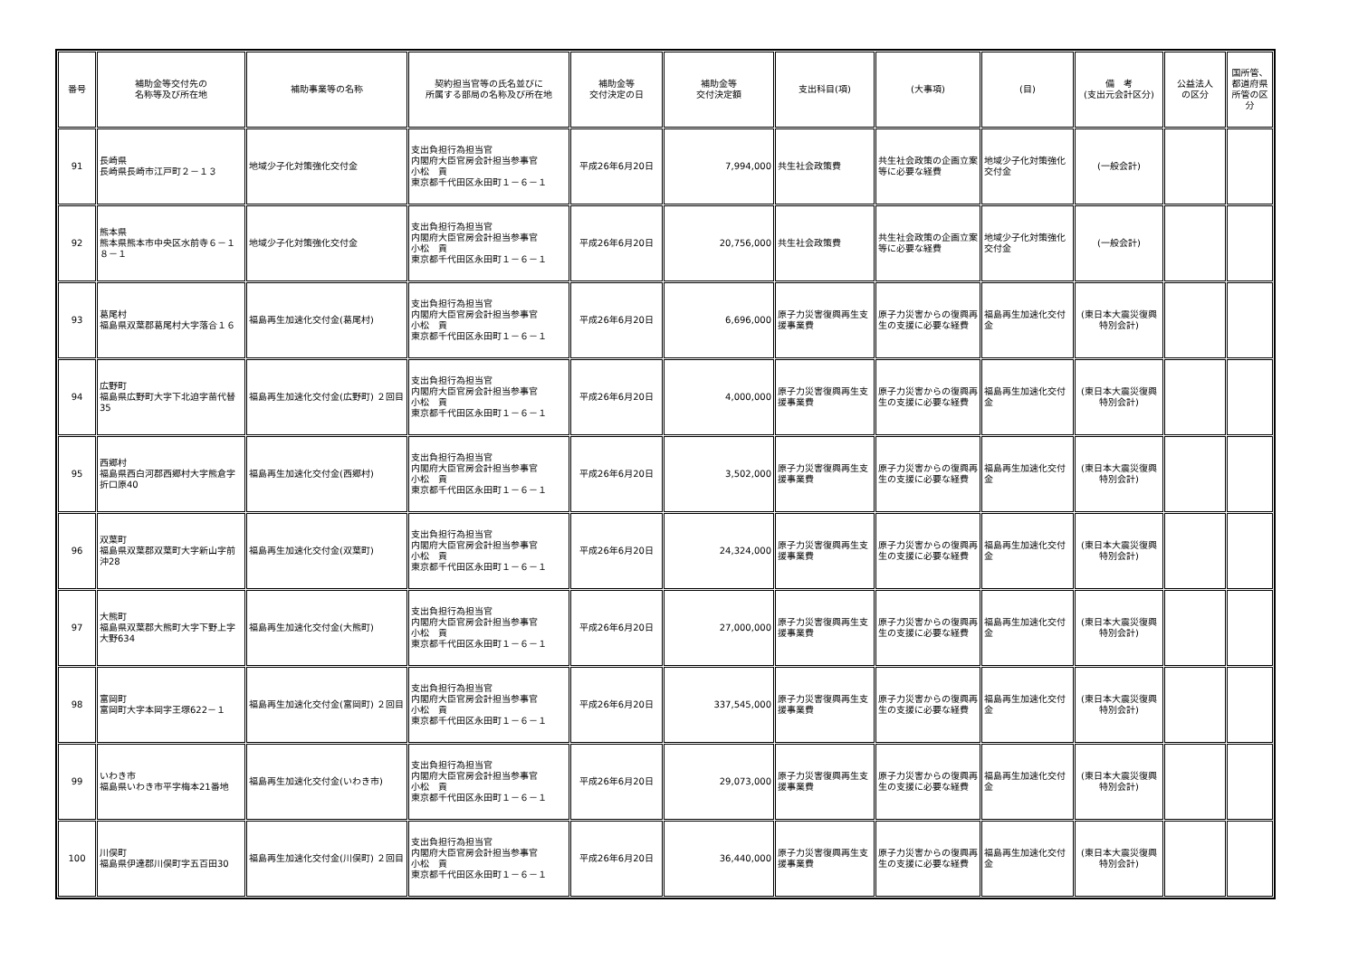| 番号 | 補助金等交付先の 名称等及び所在地 | 補助事業等の名称 | 契約担当官等の氏名並びに 所属する部局の名称及び所在地 | 補助金等 交付決定の日 | 補助金等 交付決定額 | 支出科目(項) | (大事項) | (目) | 備 考 (支出元会計区分) | 公益法人 の区分 | 国所管、 都道府県 所管の区分 |
| --- | --- | --- | --- | --- | --- | --- | --- | --- | --- | --- | --- |
| 91 | 長崎県 長崎県長崎市江戸町２－１３ | 地域少子化対策強化交付金 | 支出負担行為担当官 内閣府大臣官房会計担当参事官 小松 貢 東京都千代田区永田町１－６－１ | 平成26年6月20日 | 7,994,000 | 共生社会政策費 | 共生社会政策の企画立案等に必要な経費 | 地域少子化対策強化交付金 | (一般会計) | | |
| 92 | 熊本県 熊本県熊本市中央区水前寺６－１８－１ | 地域少子化対策強化交付金 | 支出負担行為担当官 内閣府大臣官房会計担当参事官 小松 貢 東京都千代田区永田町１－６－１ | 平成26年6月20日 | 20,756,000 | 共生社会政策費 | 共生社会政策の企画立案等に必要な経費 | 地域少子化対策強化交付金 | (一般会計) | | |
| 93 | 葛尾村 福島県双葉郡葛尾村大字落合１６ | 福島再生加速化交付金(葛尾村) | 支出負担行為担当官 内閣府大臣官房会計担当参事官 小松 貢 東京都千代田区永田町１－６－１ | 平成26年6月20日 | 6,696,000 | 原子力災害復興再生支援事業費 | 原子力災害からの復興再生の支援に必要な経費 | 福島再生加速化交付金 | (東日本大震災復興特別会計) | | |
| 94 | 広野町 福島県広野町大字下北迫字苗代替35 | 福島再生加速化交付金(広野町) ２回目 | 支出負担行為担当官 内閣府大臣官房会計担当参事官 小松 貢 東京都千代田区永田町１－６－１ | 平成26年6月20日 | 4,000,000 | 原子力災害復興再生支援事業費 | 原子力災害からの復興再生の支援に必要な経費 | 福島再生加速化交付金 | (東日本大震災復興特別会計) | | |
| 95 | 西郷村 福島県西白河郡西郷村大字熊倉字折口原40 | 福島再生加速化交付金(西郷村) | 支出負担行為担当官 内閣府大臣官房会計担当参事官 小松 貢 東京都千代田区永田町１－６－１ | 平成26年6月20日 | 3,502,000 | 原子力災害復興再生支援事業費 | 原子力災害からの復興再生の支援に必要な経費 | 福島再生加速化交付金 | (東日本大震災復興特別会計) | | |
| 96 | 双葉町 福島県双葉郡双葉町大字新山字前沖28 | 福島再生加速化交付金(双葉町) | 支出負担行為担当官 内閣府大臣官房会計担当参事官 小松 貢 東京都千代田区永田町１－６－１ | 平成26年6月20日 | 24,324,000 | 原子力災害復興再生支援事業費 | 原子力災害からの復興再生の支援に必要な経費 | 福島再生加速化交付金 | (東日本大震災復興特別会計) | | |
| 97 | 大熊町 福島県双葉郡大熊町大字下野上字大野634 | 福島再生加速化交付金(大熊町) | 支出負担行為担当官 内閣府大臣官房会計担当参事官 小松 貢 東京都千代田区永田町１－６－１ | 平成26年6月20日 | 27,000,000 | 原子力災害復興再生支援事業費 | 原子力災害からの復興再生の支援に必要な経費 | 福島再生加速化交付金 | (東日本大震災復興特別会計) | | |
| 98 | 富岡町 富岡町大字本岡字王塚622－１ | 福島再生加速化交付金(富岡町) ２回目 | 支出負担行為担当官 内閣府大臣官房会計担当参事官 小松 貢 東京都千代田区永田町１－６－１ | 平成26年6月20日 | 337,545,000 | 原子力災害復興再生支援事業費 | 原子力災害からの復興再生の支援に必要な経費 | 福島再生加速化交付金 | (東日本大震災復興特別会計) | | |
| 99 | いわき市 福島県いわき市平字梅本21番地 | 福島再生加速化交付金(いわき市) | 支出負担行為担当官 内閣府大臣官房会計担当参事官 小松 貢 東京都千代田区永田町１－６－１ | 平成26年6月20日 | 29,073,000 | 原子力災害復興再生支援事業費 | 原子力災害からの復興再生の支援に必要な経費 | 福島再生加速化交付金 | (東日本大震災復興特別会計) | | |
| 100 | 川俣町 福島県伊達郡川俣町字五百田30 | 福島再生加速化交付金(川俣町) ２回目 | 支出負担行為担当官 内閣府大臣官房会計担当参事官 小松 貢 東京都千代田区永田町１－６－１ | 平成26年6月20日 | 36,440,000 | 原子力災害復興再生支援事業費 | 原子力災害からの復興再生の支援に必要な経費 | 福島再生加速化交付金 | (東日本大震災復興特別会計) | | |